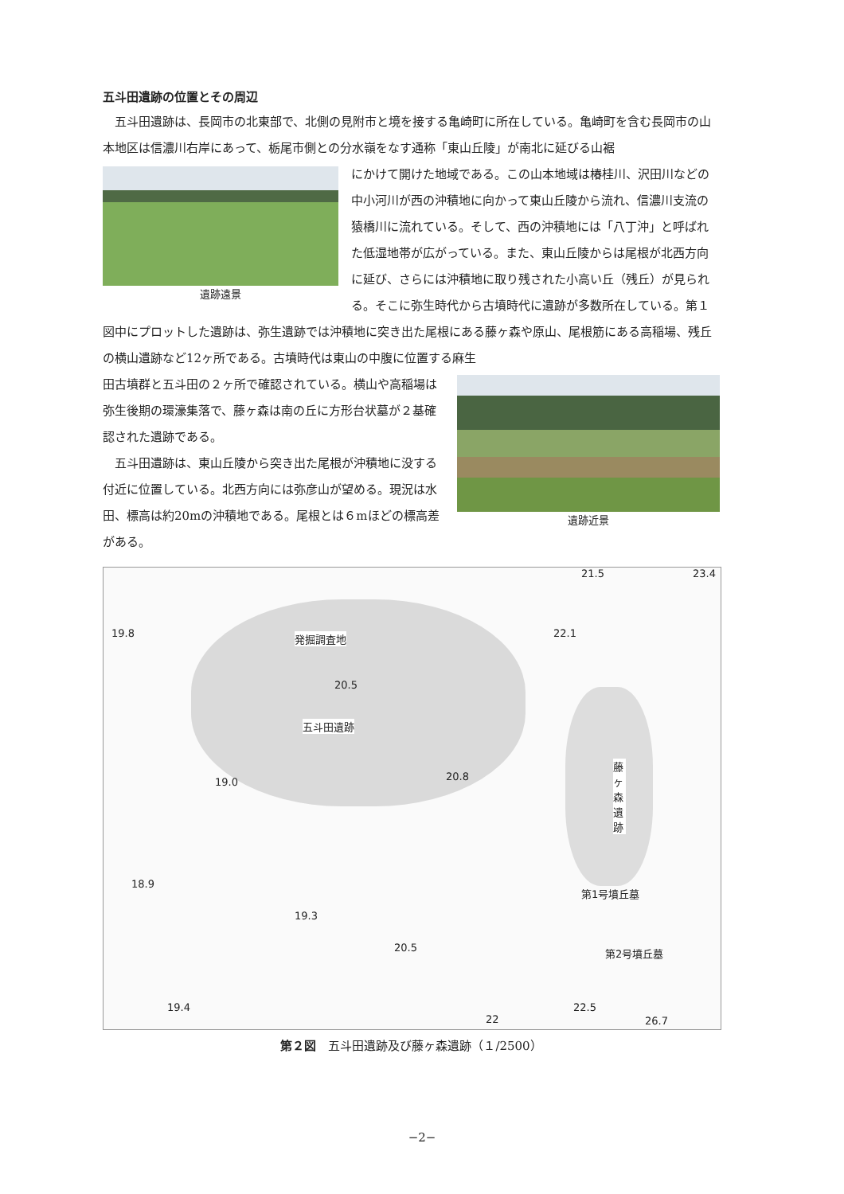五斗田遺跡の位置とその周辺
五斗田遺跡は、長岡市の北東部で、北側の見附市と境を接する亀崎町に所在している。亀崎町を含む長岡市の山本地区は信濃川右岸にあって、栃尾市側との分水嶺をなす通称「東山丘陵」が南北に延びる山裾
遺跡遠景
にかけて開けた地域である。この山本地域は椿桂川、沢田川などの中小河川が西の沖積地に向かって東山丘陵から流れ、信濃川支流の猿橋川に流れている。そして、西の沖積地には「八丁沖」と呼ばれた低湿地帯が広がっている。また、東山丘陵からは尾根が北西方向に延び、さらには沖積地に取り残された小高い丘（残丘）が見られる。そこに弥生時代から古墳時代に遺跡が多数所在している。第１図中にプロットした遺跡は、弥生遺跡では沖積地に突き出た尾根にある藤ヶ森や原山、尾根筋にある高稲場、残丘の横山遺跡など12ヶ所である。古墳時代は東山の中腹に位置する麻生
遺跡近景
田古墳群と五斗田の２ヶ所で確認されている。横山や高稲場は弥生後期の環濠集落で、藤ヶ森は南の丘に方形台状墓が２基確認された遺跡である。
五斗田遺跡は、東山丘陵から突き出た尾根が沖積地に没する付近に位置している。北西方向には弥彦山が望める。現況は水田、標高は約20mの沖積地である。尾根とは６mほどの標高差がある。
21.5 23.4
19.8 22.1 発掘調査地
20.5
五斗田遺跡
20.8 19.0
藤ヶ森遺跡
18.9
19.3
第1号墳丘墓
第2号墳丘墓 20.5
22.5 19.4
26.7 22
第２図　五斗田遺跡及び藤ヶ森遺跡（１/2500）
−2−